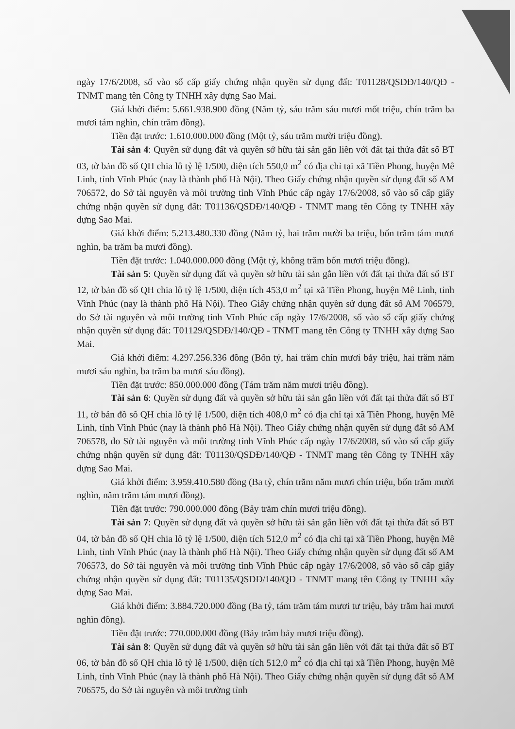ngày 17/6/2008, số vào sổ cấp giấy chứng nhận quyền sử dụng đất: T01128/QSDĐ/140/QĐ - TNMT mang tên Công ty TNHH xây dựng Sao Mai.
Giá khởi điểm: 5.661.938.900 đồng (Năm tỷ, sáu trăm sáu mươi mốt triệu, chín trăm ba mươi tám nghìn, chín trăm đồng).
Tiền đặt trước: 1.610.000.000 đồng (Một tỷ, sáu trăm mười triệu đồng).
Tài sản 4: Quyền sử dụng đất và quyền sở hữu tài sản gắn liền với đất tại thửa đất số BT 03, tờ bản đồ số QH chia lô tỷ lệ 1/500, diện tích 550,0 m<sup>2</sup> có địa chỉ tại xã Tiền Phong, huyện Mê Linh, tỉnh Vĩnh Phúc (nay là thành phố Hà Nội). Theo Giấy chứng nhận quyền sử dụng đất số AM 706572, do Sở tài nguyên và môi trường tỉnh Vĩnh Phúc cấp ngày 17/6/2008, số vào sổ cấp giấy chứng nhận quyền sử dụng đất: T01136/QSDĐ/140/QĐ - TNMT mang tên Công ty TNHH xây dựng Sao Mai.
Giá khởi điểm: 5.213.480.330 đồng (Năm tỷ, hai trăm mười ba triệu, bốn trăm tám mươi nghìn, ba trăm ba mươi đồng).
Tiền đặt trước: 1.040.000.000 đồng (Một tỷ, không trăm bốn mươi triệu đồng).
Tài sản 5: Quyền sử dụng đất và quyền sở hữu tài sản gắn liền với đất tại thửa đất số BT 12, tờ bản đồ số QH chia lô tỷ lệ 1/500, diện tích 453,0 m<sup>2</sup> tại xã Tiền Phong, huyện Mê Linh, tỉnh Vĩnh Phúc (nay là thành phố Hà Nội). Theo Giấy chứng nhận quyền sử dụng đất số AM 706579, do Sở tài nguyên và môi trường tỉnh Vĩnh Phúc cấp ngày 17/6/2008, số vào sổ cấp giấy chứng nhận quyền sử dụng đất: T01129/QSDĐ/140/QĐ - TNMT mang tên Công ty TNHH xây dựng Sao Mai.
Giá khởi điểm: 4.297.256.336 đồng (Bốn tỷ, hai trăm chín mươi bảy triệu, hai trăm năm mươi sáu nghìn, ba trăm ba mươi sáu đồng).
Tiền đặt trước: 850.000.000 đồng (Tám trăm năm mươi triệu đồng).
Tài sản 6: Quyền sử dụng đất và quyền sở hữu tài sản gắn liền với đất tại thửa đất số BT 11, tờ bản đồ số QH chia lô tỷ lệ 1/500, diện tích 408,0 m<sup>2</sup> có địa chỉ tại xã Tiền Phong, huyện Mê Linh, tỉnh Vĩnh Phúc (nay là thành phố Hà Nội). Theo Giấy chứng nhận quyền sử dụng đất số AM 706578, do Sở tài nguyên và môi trường tỉnh Vĩnh Phúc cấp ngày 17/6/2008, số vào sổ cấp giấy chứng nhận quyền sử dụng đất: T01130/QSDĐ/140/QĐ - TNMT mang tên Công ty TNHH xây dựng Sao Mai.
Giá khởi điểm: 3.959.410.580 đồng (Ba tỷ, chín trăm năm mươi chín triệu, bốn trăm mười nghìn, năm trăm tám mươi đồng).
Tiền đặt trước: 790.000.000 đồng (Bảy trăm chín mươi triệu đồng).
Tài sản 7: Quyền sử dụng đất và quyền sở hữu tài sản gắn liền với đất tại thửa đất số BT 04, tờ bản đồ số QH chia lô tỷ lệ 1/500, diện tích 512,0 m<sup>2</sup> có địa chỉ tại xã Tiền Phong, huyện Mê Linh, tỉnh Vĩnh Phúc (nay là thành phố Hà Nội). Theo Giấy chứng nhận quyền sử dụng đất số AM 706573, do Sở tài nguyên và môi trường tỉnh Vĩnh Phúc cấp ngày 17/6/2008, số vào sổ cấp giấy chứng nhận quyền sử dụng đất: T01135/QSDĐ/140/QĐ - TNMT mang tên Công ty TNHH xây dựng Sao Mai.
Giá khởi điểm: 3.884.720.000 đồng (Ba tỷ, tám trăm tám mươi tư triệu, bảy trăm hai mươi nghìn đồng).
Tiền đặt trước: 770.000.000 đồng (Bảy trăm bảy mươi triệu đồng).
Tài sản 8: Quyền sử dụng đất và quyền sở hữu tài sản gắn liền với đất tại thửa đất số BT 06, tờ bản đồ số QH chia lô tỷ lệ 1/500, diện tích 512,0 m<sup>2</sup> có địa chỉ tại xã Tiền Phong, huyện Mê Linh, tỉnh Vĩnh Phúc (nay là thành phố Hà Nội). Theo Giấy chứng nhận quyền sử dụng đất số AM 706575, do Sở tài nguyên và môi trường tỉnh